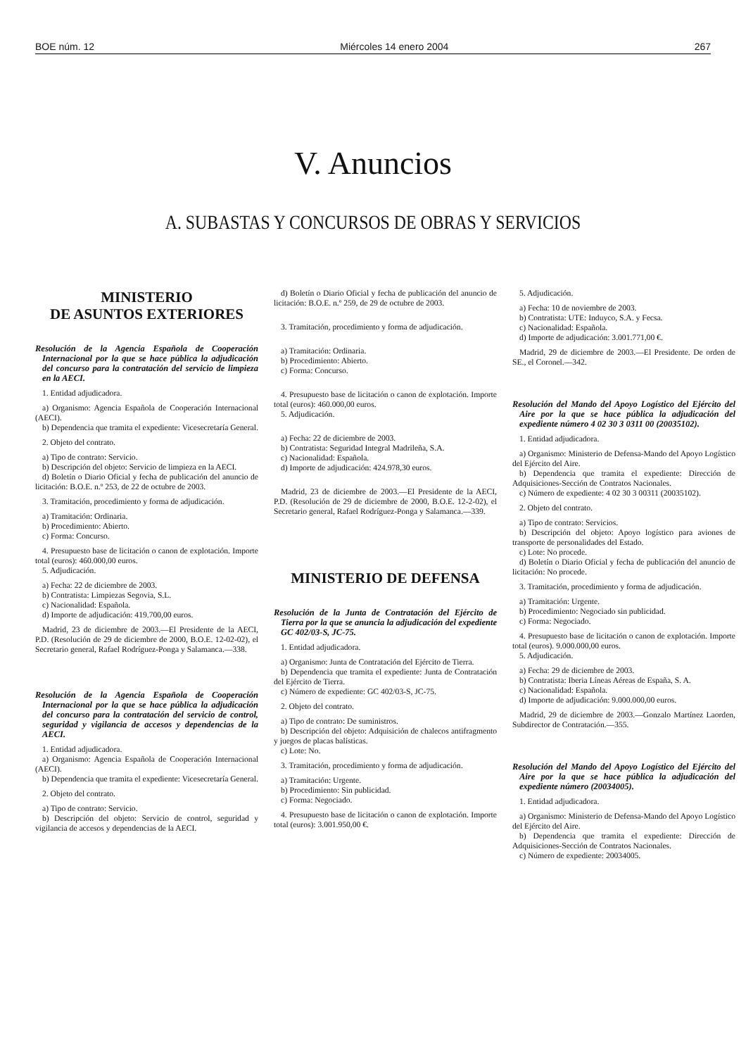BOE núm. 12 Miércoles 14 enero 2004 267
V. Anuncios
A. SUBASTAS Y CONCURSOS DE OBRAS Y SERVICIOS
MINISTERIO
DE ASUNTOS EXTERIORES
Resolución de la Agencia Española de Cooperación Internacional por la que se hace pública la adjudicación del concurso para la contratación del servicio de limpieza en la AECI.
1. Entidad adjudicadora.
a) Organismo: Agencia Española de Cooperación Internacional (AECI).
b) Dependencia que tramita el expediente: Vicesecretaría General.
2. Objeto del contrato.
a) Tipo de contrato: Servicio.
b) Descripción del objeto: Servicio de limpieza en la AECI.
d) Boletín o Diario Oficial y fecha de publicación del anuncio de licitación: B.O.E. n.º 253, de 22 de octubre de 2003.
3. Tramitación, procedimiento y forma de adjudicación.
a) Tramitación: Ordinaria.
b) Procedimiento: Abierto.
c) Forma: Concurso.
4. Presupuesto base de licitación o canon de explotación. Importe total (euros): 460.000,00 euros.
5. Adjudicación.
a) Fecha: 22 de diciembre de 2003.
b) Contratista: Limpiezas Segovia, S.L.
c) Nacionalidad: Española.
d) Importe de adjudicación: 419.700,00 euros.
Madrid, 23 de diciembre de 2003.—El Presidente de la AECI, P.D. (Resolución de 29 de diciembre de 2000, B.O.E. 12-02-02), el Secretario general, Rafael Rodríguez-Ponga y Salamanca.—338.
Resolución de la Agencia Española de Cooperación Internacional por la que se hace pública la adjudicación del concurso para la contratación del servicio de control, seguridad y vigilancia de accesos y dependencias de la AECI.
1. Entidad adjudicadora.
a) Organismo: Agencia Española de Cooperación Internacional (AECI).
b) Dependencia que tramita el expediente: Vicesecretaría General.
2. Objeto del contrato.
a) Tipo de contrato: Servicio.
b) Descripción del objeto: Servicio de control, seguridad y vigilancia de accesos y dependencias de la AECI.
d) Boletín o Diario Oficial y fecha de publicación del anuncio de licitación: B.O.E. n.º 259, de 29 de octubre de 2003.
3. Tramitación, procedimiento y forma de adjudicación.
a) Tramitación: Ordinaria.
b) Procedimiento: Abierto.
c) Forma: Concurso.
4. Presupuesto base de licitación o canon de explotación. Importe total (euros): 460.000,00 euros.
5. Adjudicación.
a) Fecha: 22 de diciembre de 2003.
b) Contratista: Seguridad Integral Madrileña, S.A.
c) Nacionalidad: Española.
d) Importe de adjudicación: 424.978,30 euros.
Madrid, 23 de diciembre de 2003.—El Presidente de la AECI, P.D. (Resolución de 29 de diciembre de 2000, B.O.E. 12-2-02), el Secretario general, Rafael Rodríguez-Ponga y Salamanca.—339.
MINISTERIO DE DEFENSA
Resolución de la Junta de Contratación del Ejército de Tierra por la que se anuncia la adjudicación del expediente GC 402/03-S, JC-75.
1. Entidad adjudicadora.
a) Organismo: Junta de Contratación del Ejército de Tierra.
b) Dependencia que tramita el expediente: Junta de Contratación del Ejército de Tierra.
c) Número de expediente: GC 402/03-S, JC-75.
2. Objeto del contrato.
a) Tipo de contrato: De suministros.
b) Descripción del objeto: Adquisición de chalecos antifragmento y juegos de placas balísticas.
c) Lote: No.
3. Tramitación, procedimiento y forma de adjudicación.
a) Tramitación: Urgente.
b) Procedimiento: Sin publicidad.
c) Forma: Negociado.
4. Presupuesto base de licitación o canon de explotación. Importe total (euros): 3.001.950,00 €.
5. Adjudicación.
a) Fecha: 10 de noviembre de 2003.
b) Contratista: UTE: Induyco, S.A. y Fecsa.
c) Nacionalidad: Española.
d) Importe de adjudicación: 3.001.771,00 €.
Madrid, 29 de diciembre de 2003.—El Presidente. De orden de SE., el Coronel.—342.
Resolución del Mando del Apoyo Logístico del Ejército del Aire por la que se hace pública la adjudicación del expediente número 4 02 30 3 0311 00 (20035102).
1. Entidad adjudicadora.
a) Organismo: Ministerio de Defensa-Mando del Apoyo Logístico del Ejército del Aire.
b) Dependencia que tramita el expediente: Dirección de Adquisiciones-Sección de Contratos Nacionales.
c) Número de expediente: 4 02 30 3 00311 (20035102).
2. Objeto del contrato.
a) Tipo de contrato: Servicios.
b) Descripción del objeto: Apoyo logístico para aviones de transporte de personalidades del Estado.
c) Lote: No procede.
d) Boletín o Diario Oficial y fecha de publicación del anuncio de licitación: No procede.
3. Tramitación, procedimiento y forma de adjudicación.
a) Tramitación: Urgente.
b) Procedimiento: Negociado sin publicidad.
c) Forma: Negociado.
4. Presupuesto base de licitación o canon de explotación. Importe total (euros). 9.000.000,00 euros.
5. Adjudicación.
a) Fecha: 29 de diciembre de 2003.
b) Contratista: Iberia Líneas Aéreas de España, S. A.
c) Nacionalidad: Española.
d) Importe de adjudicación: 9.000.000,00 euros.
Madrid, 29 de diciembre de 2003.—Gonzalo Martínez Laorden, Subdirector de Contratación.—355.
Resolución del Mando del Apoyo Logístico del Ejército del Aire por la que se hace pública la adjudicación del expediente número (20034005).
1. Entidad adjudicadora.
a) Organismo: Ministerio de Defensa-Mando del Apoyo Logístico del Ejército del Aire.
b) Dependencia que tramita el expediente: Dirección de Adquisiciones-Sección de Contratos Nacionales.
c) Número de expediente: 20034005.